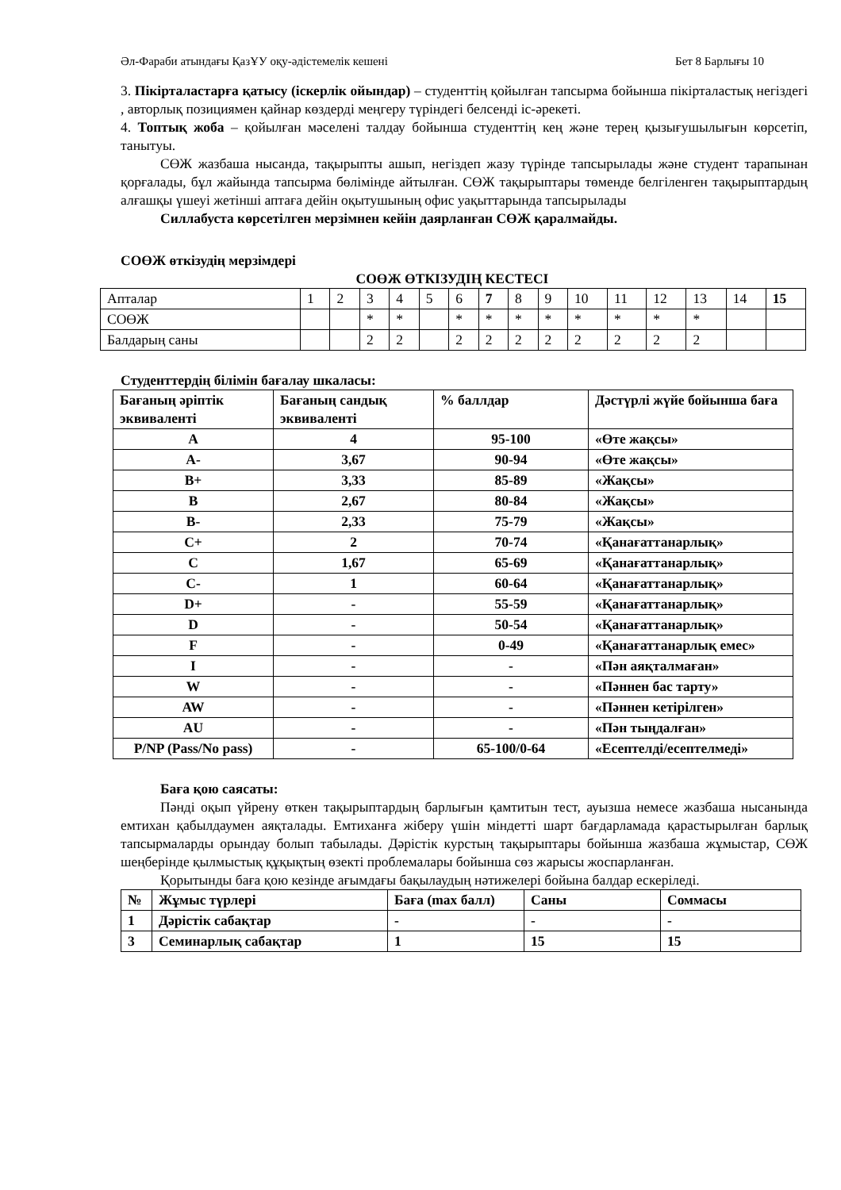Әл-Фараби атындағы ҚазҰУ оқу-әдістемелік кешені Бет 8 Барлығы 10
3. Пікірталастарға қатысу (іскерлік ойындар) – студенттің қойылған тапсырма бойынша пікірталастық негіздегі , авторлық позициямен қайнар көздерді меңгеру түріндегі белсенді іс-әрекеті.
4. Топтық жоба – қойылған мәселені талдау бойынша студенттің кең және терең қызығушылығын көрсетіп, танытуы.
СӨЖ жазбаша нысанда, тақырыпты ашып, негіздеп жазу түрінде тапсырылады және студент тарапынан қорғалады, бұл жайында тапсырма бөлімінде айтылған. СӨЖ тақырыптары төменде белгіленген тақырыптардың алғашқы үшеуі жетінші аптаға дейін оқытушының офис уақыттарында тапсырылады
Силлабуста көрсетілген мерзімнен кейін даярланған СӨЖ қаралмайды.
СОӨЖ өткізудің мерзімдері
СОӨЖ ӨТКІЗУДІҢ КЕСТЕСІ
| Апталар | 1 | 2 | 3 | 4 | 5 | 6 | 7 | 8 | 9 | 10 | 11 | 12 | 13 | 14 | 15 |
| СОӨЖ | | | * | * | | * | * | * | * | * | * | * | * | | |
| Балдарың саны | | | 2 | 2 | | 2 | 2 | 2 | 2 | 2 | 2 | 2 | 2 | | |
Студенттердің білімін бағалау шкаласы:
| Бағаның әріптік эквиваленті | Бағаның сандық эквиваленті | % баллдар | Дәстүрлі жүйе бойынша баға |
| A | 4 | 95-100 | «Өте жақсы» |
| A- | 3,67 | 90-94 | «Өте жақсы» |
| B+ | 3,33 | 85-89 | «Жақсы» |
| B | 2,67 | 80-84 | «Жақсы» |
| B- | 2,33 | 75-79 | «Жақсы» |
| C+ | 2 | 70-74 | «Қанағаттанарлық» |
| C | 1,67 | 65-69 | «Қанағаттанарлық» |
| C- | 1 | 60-64 | «Қанағаттанарлық» |
| D+ | - | 55-59 | «Қанағаттанарлық» |
| D | - | 50-54 | «Қанағаттанарлық» |
| F | - | 0-49 | «Қанағаттанарлық емес» |
| I | - | - | «Пән аяқталмаған» |
| W | - | - | «Пәннен бас тарту» |
| AW | - | - | «Пәннен кетірілген» |
| AU | - | - | «Пән тыңдалған» |
| P/NP (Pass/No pass) | - | 65-100/0-64 | «Есептелді/есептелмеді» |
Баға қою саясаты:
Пәнді оқып үйрену өткен тақырыптардың барлығын қамтитын тест, ауызша немесе жазбаша нысанында емтихан қабылдаумен аяқталады. Емтиханға жіберу үшін міндетті шарт бағдарламада қарастырылған барлық тапсырмаларды орындау болып табылады. Дәрістік курстың тақырыптары бойынша жазбаша жұмыстар, СӨЖ шеңберінде қылмыстық құқықтың өзекті проблемалары бойынша сөз жарысы жоспарланған.
Қорытынды баға қою кезінде ағымдағы бақылаудың нәтижелері бойына балдар ескеріледі.
| № | Жұмыс түрлері | Баға (max балл) | Саны | Соммасы |
| 1 | Дәрістік сабақтар | - | - | - |
| 3 | Семинарлық сабақтар | 1 | 15 | 15 |